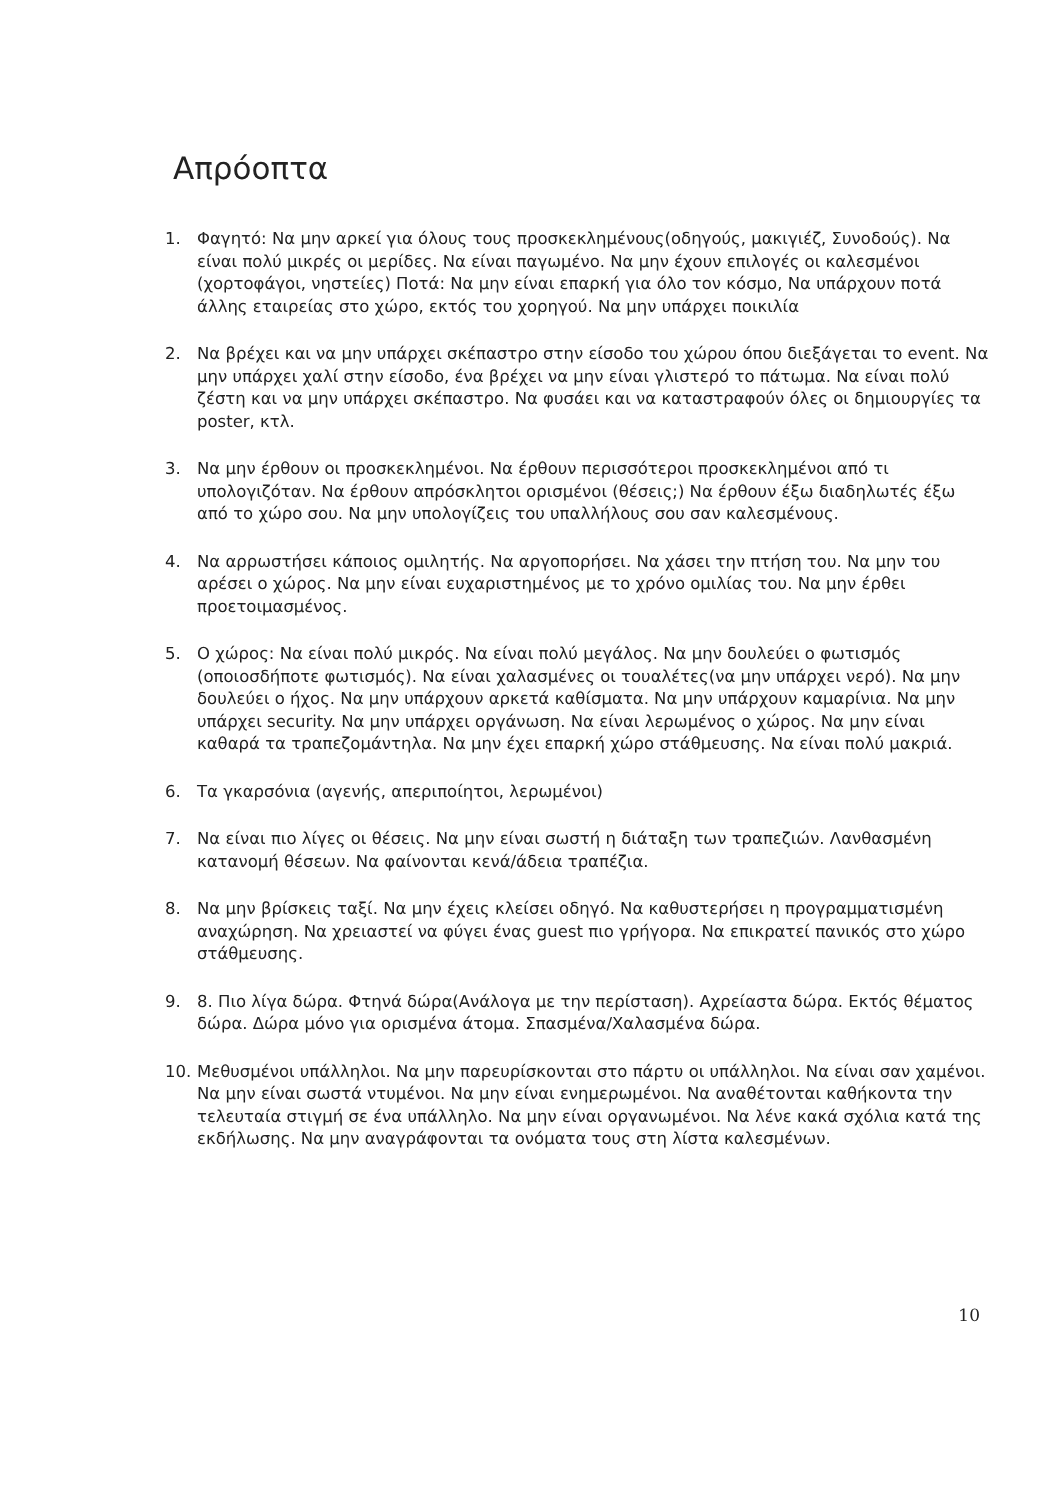Απρόοπτα
1. Φαγητό: Να μην αρκεί για όλους τους προσκεκλημένους(οδηγούς, μακιγιέζ, Συνοδούς). Να είναι πολύ μικρές οι μερίδες. Να είναι παγωμένο. Να μην έχουν επιλογές οι καλεσμένοι (χορτοφάγοι, νηστείες) Ποτά: Να μην είναι επαρκή για όλο τον κόσμο, Να υπάρχουν ποτά άλλης εταιρείας στο χώρο, εκτός του χορηγού. Να μην υπάρχει ποικιλία
2. Να βρέχει και να μην υπάρχει σκέπαστρο στην είσοδο του χώρου όπου διεξάγεται το event. Να μην υπάρχει χαλί στην είσοδο, ένα βρέχει να μην είναι γλιστερό το πάτωμα. Να είναι πολύ ζέστη και να μην υπάρχει σκέπαστρο. Να φυσάει και να καταστραφούν όλες οι δημιουργίες τα poster, κτλ.
3. Να μην έρθουν οι προσκεκλημένοι. Να έρθουν περισσότεροι προσκεκλημένοι από τι υπολογιζόταν. Να έρθουν απρόσκλητοι ορισμένοι (θέσεις;) Να έρθουν έξω διαδηλωτές έξω από το χώρο σου. Να μην υπολογίζεις του υπαλλήλους σου σαν καλεσμένους.
4. Να αρρωστήσει κάποιος ομιλητής. Να αργοπορήσει. Να χάσει την πτήση του. Να μην του αρέσει ο χώρος. Να μην είναι ευχαριστημένος με το χρόνο ομιλίας του. Να μην έρθει προετοιμασμένος.
5. Ο χώρος: Να είναι πολύ μικρός. Να είναι πολύ μεγάλος. Να μην δουλεύει ο φωτισμός (οποιοσδήποτε φωτισμός). Να είναι χαλασμένες οι τουαλέτες(να μην υπάρχει νερό). Να μην δουλεύει ο ήχος. Να μην υπάρχουν αρκετά καθίσματα. Να μην υπάρχουν καμαρίνια. Να μην υπάρχει security. Να μην υπάρχει οργάνωση. Να είναι λερωμένος ο χώρος. Να μην είναι καθαρά τα τραπεζομάντηλα. Να μην έχει επαρκή χώρο στάθμευσης. Να είναι πολύ μακριά.
6. Τα γκαρσόνια (αγενής, απεριποίητοι, λερωμένοι)
7. Να είναι πιο λίγες οι θέσεις. Να μην είναι σωστή η διάταξη των τραπεζιών. Λανθασμένη κατανομή θέσεων. Να φαίνονται κενά/άδεια τραπέζια.
8. Να μην βρίσκεις ταξί. Να μην έχεις κλείσει οδηγό. Να καθυστερήσει η προγραμματισμένη αναχώρηση. Να χρειαστεί να φύγει ένας guest πιο γρήγορα. Να επικρατεί πανικός στο χώρο στάθμευσης.
9. 8. Πιο λίγα δώρα. Φτηνά δώρα(Ανάλογα με την περίσταση). Αχρείαστα δώρα. Εκτός θέματος δώρα. Δώρα μόνο για ορισμένα άτομα. Σπασμένα/Χαλασμένα δώρα.
10. Μεθυσμένοι υπάλληλοι. Να μην παρευρίσκονται στο πάρτυ οι υπάλληλοι. Να είναι σαν χαμένοι. Να μην είναι σωστά ντυμένοι. Να μην είναι ενημερωμένοι. Να αναθέτονται καθήκοντα την τελευταία στιγμή σε ένα υπάλληλο. Να μην είναι οργανωμένοι. Να λένε κακά σχόλια κατά της εκδήλωσης. Να μην αναγράφονται τα ονόματα τους στη λίστα καλεσμένων.
10